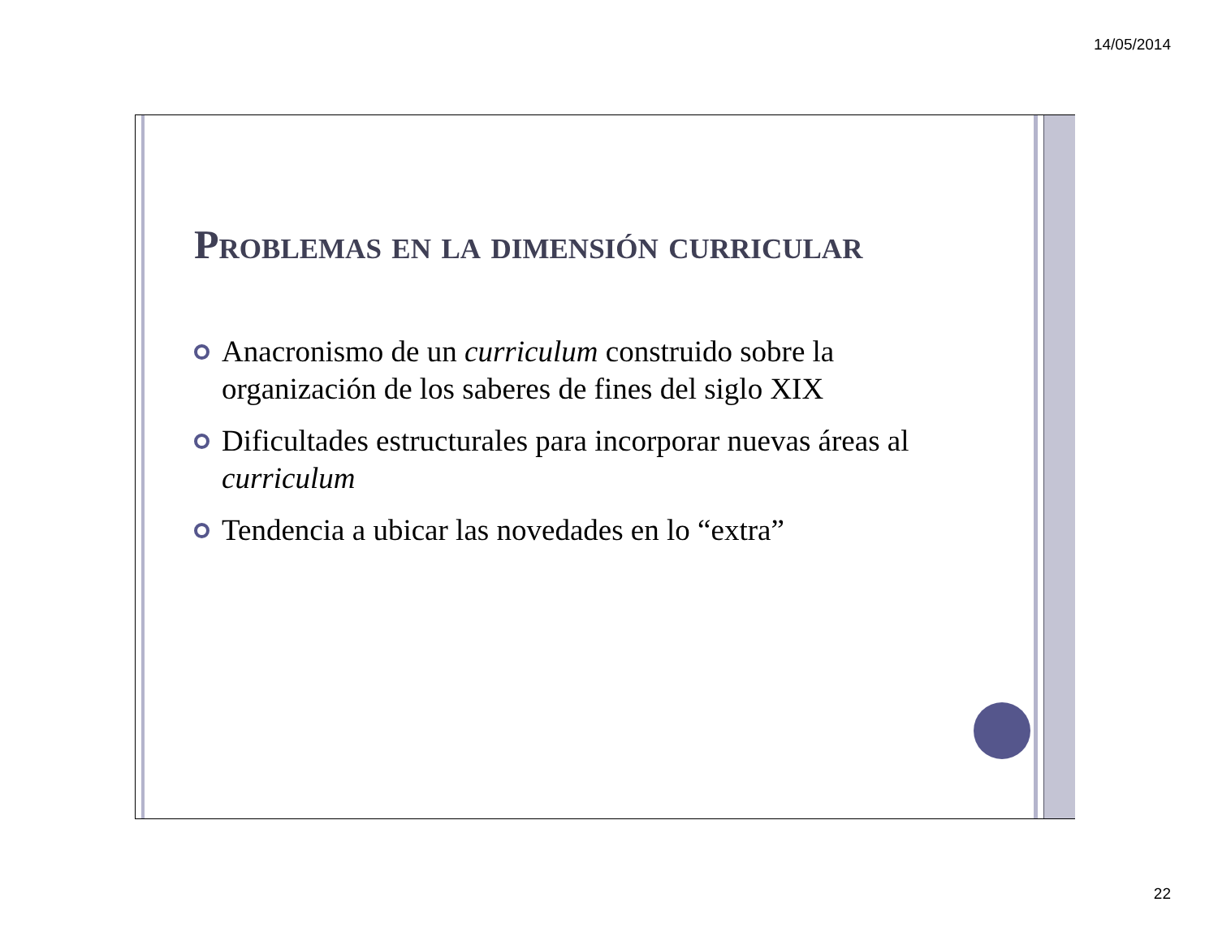14/05/2014
Problemas en la dimensión curricular
Anacronismo de un curriculum construido sobre la organización de los saberes de fines del siglo XIX
Dificultades estructurales para incorporar nuevas áreas al curriculum
Tendencia a ubicar las novedades en lo “extra”
22